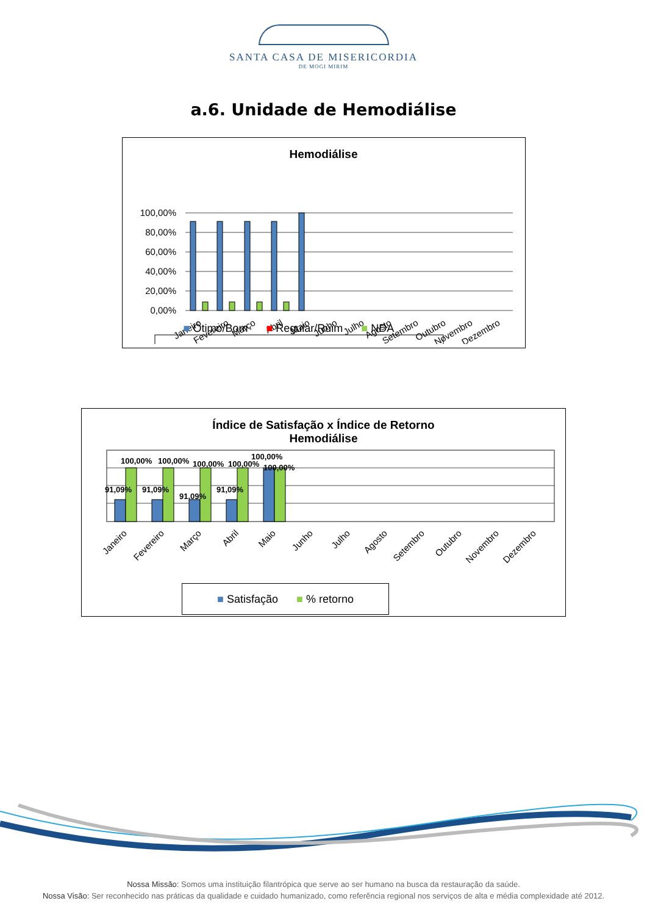SANTA CASA DE MISERICORDIA
DE MOGI MIRIM
a.6. Unidade de Hemodiálise
Hemodiálise
100,00%
80,00%
60,00%
40,00%
20,00%
0,00%
Janeiro
Fevereiro
Março
Abril
Maio
Junho
Julho
Agosto
Setembro
Outubro
Novembro
Dezembro
■ Ótimo/Bom ■ Regular/Ruim ■ NDA
Índice de Satisfação x Índice de Retorno
Hemodiálise
91,09%
91,09%
91,09%
91,09%
100,00%
100,00%
100,00%
100,00%
100,00%
100,00%
Janeiro
Fevereiro
Março
Abril
Maio
Junho
Julho
Agosto
Setembro
Outubro
Novembro
Dezembro
■ Satisfação ■ % retorno
Nossa Missão: Somos uma instituição filantrópica que serve ao ser humano na busca da restauração da saúde.
Nossa Visão: Ser reconhecido nas práticas da qualidade e cuidado humanizado, como referência regional nos serviços de alta e média complexidade até 2012.